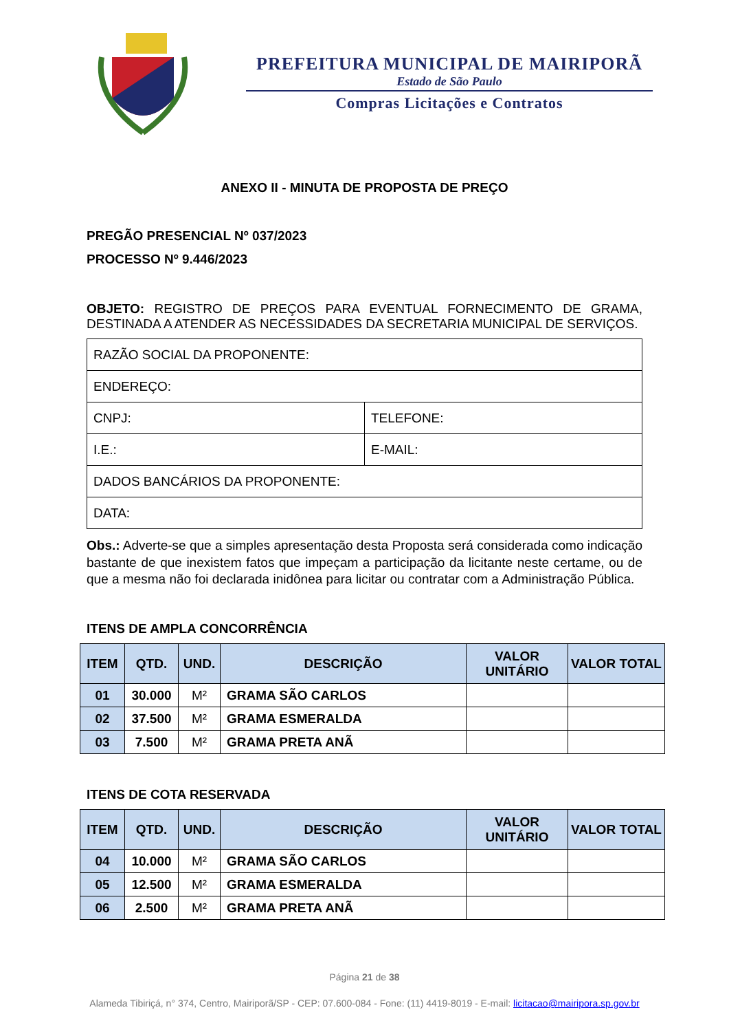PREFEITURA MUNICIPAL DE MAIRIPORÃ
Estado de São Paulo
Compras Licitações e Contratos
ANEXO II - MINUTA DE PROPOSTA DE PREÇO
PREGÃO PRESENCIAL Nº 037/2023
PROCESSO Nº 9.446/2023
OBJETO: REGISTRO DE PREÇOS PARA EVENTUAL FORNECIMENTO DE GRAMA, DESTINADA A ATENDER AS NECESSIDADES DA SECRETARIA MUNICIPAL DE SERVIÇOS.
| RAZÃO SOCIAL DA PROPONENTE: | |
| ENDEREÇO: | |
| CNPJ: | TELEFONE: |
| I.E.: | E-MAIL: |
| DADOS BANCÁRIOS DA PROPONENTE: | |
| DATA: | |
Obs.: Adverte-se que a simples apresentação desta Proposta será considerada como indicação bastante de que inexistem fatos que impeçam a participação da licitante neste certame, ou de que a mesma não foi declarada inidônea para licitar ou contratar com a Administração Pública.
ITENS DE AMPLA CONCORRÊNCIA
| ITEM | QTD. | UND. | DESCRIÇÃO | VALOR UNITÁRIO | VALOR TOTAL |
| --- | --- | --- | --- | --- | --- |
| 01 | 30.000 | M² | GRAMA SÃO CARLOS | | |
| 02 | 37.500 | M² | GRAMA ESMERALDA | | |
| 03 | 7.500 | M² | GRAMA PRETA ANÃ | | |
ITENS DE COTA RESERVADA
| ITEM | QTD. | UND. | DESCRIÇÃO | VALOR UNITÁRIO | VALOR TOTAL |
| --- | --- | --- | --- | --- | --- |
| 04 | 10.000 | M² | GRAMA SÃO CARLOS | | |
| 05 | 12.500 | M² | GRAMA ESMERALDA | | |
| 06 | 2.500 | M² | GRAMA PRETA ANÃ | | |
Página 21 de 38
Alameda Tibiriçá, n° 374, Centro, Mairiporã/SP - CEP: 07.600-084 - Fone: (11) 4419-8019 - E-mail: licitacao@mairipora.sp.gov.br